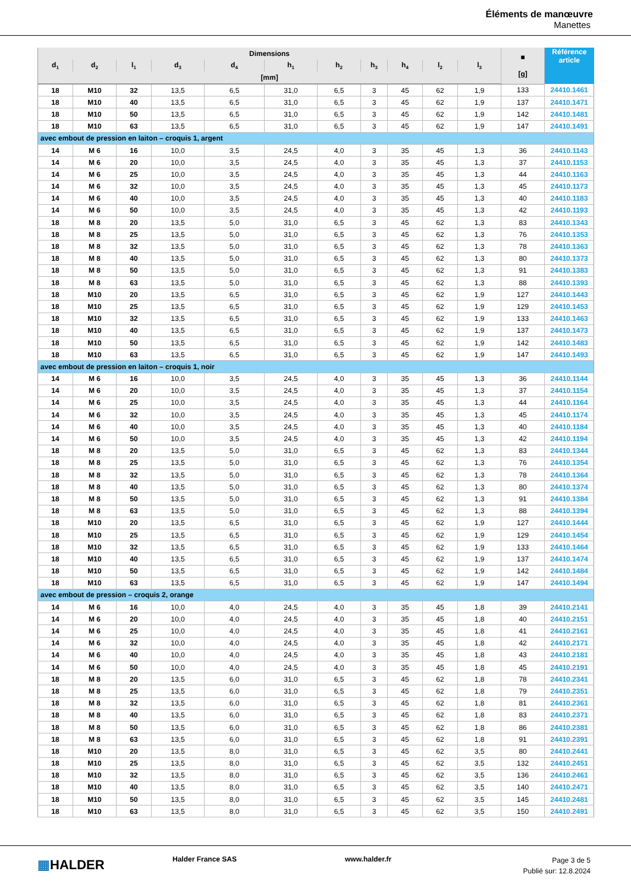Éléments de manœuvre
Manettes
| Dimensions | | | | | | | | | | | ■ [g] | Référence article |
| --- | --- | --- | --- | --- | --- | --- | --- | --- | --- | --- | --- | --- |
| d<sub>1</sub> | d<sub>2</sub> | l<sub>1</sub> | d<sub>3</sub> | d<sub>4</sub> | h<sub>1</sub> | h<sub>2</sub> | h<sub>3</sub> | h<sub>4</sub> | l<sub>2</sub> | l<sub>3</sub> | | |
| [mm] | | | | | | | | | | | | |
| 18 | M10 | 32 | 13,5 | 6,5 | 31,0 | 6,5 | 3 | 45 | 62 | 1,9 | 133 | 24410.1461 |
| 18 | M10 | 40 | 13,5 | 6,5 | 31,0 | 6,5 | 3 | 45 | 62 | 1,9 | 137 | 24410.1471 |
| 18 | M10 | 50 | 13,5 | 6,5 | 31,0 | 6,5 | 3 | 45 | 62 | 1,9 | 142 | 24410.1481 |
| 18 | M10 | 63 | 13,5 | 6,5 | 31,0 | 6,5 | 3 | 45 | 62 | 1,9 | 147 | 24410.1491 |
| avec embout de pression en laiton – croquis 1, argent | | | | | | | | | | | | |
| 14 | M 6 | 16 | 10,0 | 3,5 | 24,5 | 4,0 | 3 | 35 | 45 | 1,3 | 36 | 24410.1143 |
| 14 | M 6 | 20 | 10,0 | 3,5 | 24,5 | 4,0 | 3 | 35 | 45 | 1,3 | 37 | 24410.1153 |
| 14 | M 6 | 25 | 10,0 | 3,5 | 24,5 | 4,0 | 3 | 35 | 45 | 1,3 | 44 | 24410.1163 |
| 14 | M 6 | 32 | 10,0 | 3,5 | 24,5 | 4,0 | 3 | 35 | 45 | 1,3 | 45 | 24410.1173 |
| 14 | M 6 | 40 | 10,0 | 3,5 | 24,5 | 4,0 | 3 | 35 | 45 | 1,3 | 40 | 24410.1183 |
| 14 | M 6 | 50 | 10,0 | 3,5 | 24,5 | 4,0 | 3 | 35 | 45 | 1,3 | 42 | 24410.1193 |
| 18 | M 8 | 20 | 13,5 | 5,0 | 31,0 | 6,5 | 3 | 45 | 62 | 1,3 | 83 | 24410.1343 |
| 18 | M 8 | 25 | 13,5 | 5,0 | 31,0 | 6,5 | 3 | 45 | 62 | 1,3 | 76 | 24410.1353 |
| 18 | M 8 | 32 | 13,5 | 5,0 | 31,0 | 6,5 | 3 | 45 | 62 | 1,3 | 78 | 24410.1363 |
| 18 | M 8 | 40 | 13,5 | 5,0 | 31,0 | 6,5 | 3 | 45 | 62 | 1,3 | 80 | 24410.1373 |
| 18 | M 8 | 50 | 13,5 | 5,0 | 31,0 | 6,5 | 3 | 45 | 62 | 1,3 | 91 | 24410.1383 |
| 18 | M 8 | 63 | 13,5 | 5,0 | 31,0 | 6,5 | 3 | 45 | 62 | 1,3 | 88 | 24410.1393 |
| 18 | M10 | 20 | 13,5 | 6,5 | 31,0 | 6,5 | 3 | 45 | 62 | 1,9 | 127 | 24410.1443 |
| 18 | M10 | 25 | 13,5 | 6,5 | 31,0 | 6,5 | 3 | 45 | 62 | 1,9 | 129 | 24410.1453 |
| 18 | M10 | 32 | 13,5 | 6,5 | 31,0 | 6,5 | 3 | 45 | 62 | 1,9 | 133 | 24410.1463 |
| 18 | M10 | 40 | 13,5 | 6,5 | 31,0 | 6,5 | 3 | 45 | 62 | 1,9 | 137 | 24410.1473 |
| 18 | M10 | 50 | 13,5 | 6,5 | 31,0 | 6,5 | 3 | 45 | 62 | 1,9 | 142 | 24410.1483 |
| 18 | M10 | 63 | 13,5 | 6,5 | 31,0 | 6,5 | 3 | 45 | 62 | 1,9 | 147 | 24410.1493 |
| avec embout de pression en laiton – croquis 1, noir | | | | | | | | | | | | |
| 14 | M 6 | 16 | 10,0 | 3,5 | 24,5 | 4,0 | 3 | 35 | 45 | 1,3 | 36 | 24410.1144 |
| 14 | M 6 | 20 | 10,0 | 3,5 | 24,5 | 4,0 | 3 | 35 | 45 | 1,3 | 37 | 24410.1154 |
| 14 | M 6 | 25 | 10,0 | 3,5 | 24,5 | 4,0 | 3 | 35 | 45 | 1,3 | 44 | 24410.1164 |
| 14 | M 6 | 32 | 10,0 | 3,5 | 24,5 | 4,0 | 3 | 35 | 45 | 1,3 | 45 | 24410.1174 |
| 14 | M 6 | 40 | 10,0 | 3,5 | 24,5 | 4,0 | 3 | 35 | 45 | 1,3 | 40 | 24410.1184 |
| 14 | M 6 | 50 | 10,0 | 3,5 | 24,5 | 4,0 | 3 | 35 | 45 | 1,3 | 42 | 24410.1194 |
| 18 | M 8 | 20 | 13,5 | 5,0 | 31,0 | 6,5 | 3 | 45 | 62 | 1,3 | 83 | 24410.1344 |
| 18 | M 8 | 25 | 13,5 | 5,0 | 31,0 | 6,5 | 3 | 45 | 62 | 1,3 | 76 | 24410.1354 |
| 18 | M 8 | 32 | 13,5 | 5,0 | 31,0 | 6,5 | 3 | 45 | 62 | 1,3 | 78 | 24410.1364 |
| 18 | M 8 | 40 | 13,5 | 5,0 | 31,0 | 6,5 | 3 | 45 | 62 | 1,3 | 80 | 24410.1374 |
| 18 | M 8 | 50 | 13,5 | 5,0 | 31,0 | 6,5 | 3 | 45 | 62 | 1,3 | 91 | 24410.1384 |
| 18 | M 8 | 63 | 13,5 | 5,0 | 31,0 | 6,5 | 3 | 45 | 62 | 1,3 | 88 | 24410.1394 |
| 18 | M10 | 20 | 13,5 | 6,5 | 31,0 | 6,5 | 3 | 45 | 62 | 1,9 | 127 | 24410.1444 |
| 18 | M10 | 25 | 13,5 | 6,5 | 31,0 | 6,5 | 3 | 45 | 62 | 1,9 | 129 | 24410.1454 |
| 18 | M10 | 32 | 13,5 | 6,5 | 31,0 | 6,5 | 3 | 45 | 62 | 1,9 | 133 | 24410.1464 |
| 18 | M10 | 40 | 13,5 | 6,5 | 31,0 | 6,5 | 3 | 45 | 62 | 1,9 | 137 | 24410.1474 |
| 18 | M10 | 50 | 13,5 | 6,5 | 31,0 | 6,5 | 3 | 45 | 62 | 1,9 | 142 | 24410.1484 |
| 18 | M10 | 63 | 13,5 | 6,5 | 31,0 | 6,5 | 3 | 45 | 62 | 1,9 | 147 | 24410.1494 |
| avec embout de pression – croquis 2, orange | | | | | | | | | | | | |
| 14 | M 6 | 16 | 10,0 | 4,0 | 24,5 | 4,0 | 3 | 35 | 45 | 1,8 | 39 | 24410.2141 |
| 14 | M 6 | 20 | 10,0 | 4,0 | 24,5 | 4,0 | 3 | 35 | 45 | 1,8 | 40 | 24410.2151 |
| 14 | M 6 | 25 | 10,0 | 4,0 | 24,5 | 4,0 | 3 | 35 | 45 | 1,8 | 41 | 24410.2161 |
| 14 | M 6 | 32 | 10,0 | 4,0 | 24,5 | 4,0 | 3 | 35 | 45 | 1,8 | 42 | 24410.2171 |
| 14 | M 6 | 40 | 10,0 | 4,0 | 24,5 | 4,0 | 3 | 35 | 45 | 1,8 | 43 | 24410.2181 |
| 14 | M 6 | 50 | 10,0 | 4,0 | 24,5 | 4,0 | 3 | 35 | 45 | 1,8 | 45 | 24410.2191 |
| 18 | M 8 | 20 | 13,5 | 6,0 | 31,0 | 6,5 | 3 | 45 | 62 | 1,8 | 78 | 24410.2341 |
| 18 | M 8 | 25 | 13,5 | 6,0 | 31,0 | 6,5 | 3 | 45 | 62 | 1,8 | 79 | 24410.2351 |
| 18 | M 8 | 32 | 13,5 | 6,0 | 31,0 | 6,5 | 3 | 45 | 62 | 1,8 | 81 | 24410.2361 |
| 18 | M 8 | 40 | 13,5 | 6,0 | 31,0 | 6,5 | 3 | 45 | 62 | 1,8 | 83 | 24410.2371 |
| 18 | M 8 | 50 | 13,5 | 6,0 | 31,0 | 6,5 | 3 | 45 | 62 | 1,8 | 86 | 24410.2381 |
| 18 | M 8 | 63 | 13,5 | 6,0 | 31,0 | 6,5 | 3 | 45 | 62 | 1,8 | 91 | 24410.2391 |
| 18 | M10 | 20 | 13,5 | 8,0 | 31,0 | 6,5 | 3 | 45 | 62 | 3,5 | 80 | 24410.2441 |
| 18 | M10 | 25 | 13,5 | 8,0 | 31,0 | 6,5 | 3 | 45 | 62 | 3,5 | 132 | 24410.2451 |
| 18 | M10 | 32 | 13,5 | 8,0 | 31,0 | 6,5 | 3 | 45 | 62 | 3,5 | 136 | 24410.2461 |
| 18 | M10 | 40 | 13,5 | 8,0 | 31,0 | 6,5 | 3 | 45 | 62 | 3,5 | 140 | 24410.2471 |
| 18 | M10 | 50 | 13,5 | 8,0 | 31,0 | 6,5 | 3 | 45 | 62 | 3,5 | 145 | 24410.2481 |
| 18 | M10 | 63 | 13,5 | 8,0 | 31,0 | 6,5 | 3 | 45 | 62 | 3,5 | 150 | 24410.2491 |
▦HALDER
Halder France SAS www.halder.fr
Page 3 de 5
Publié sur: 12.8.2024